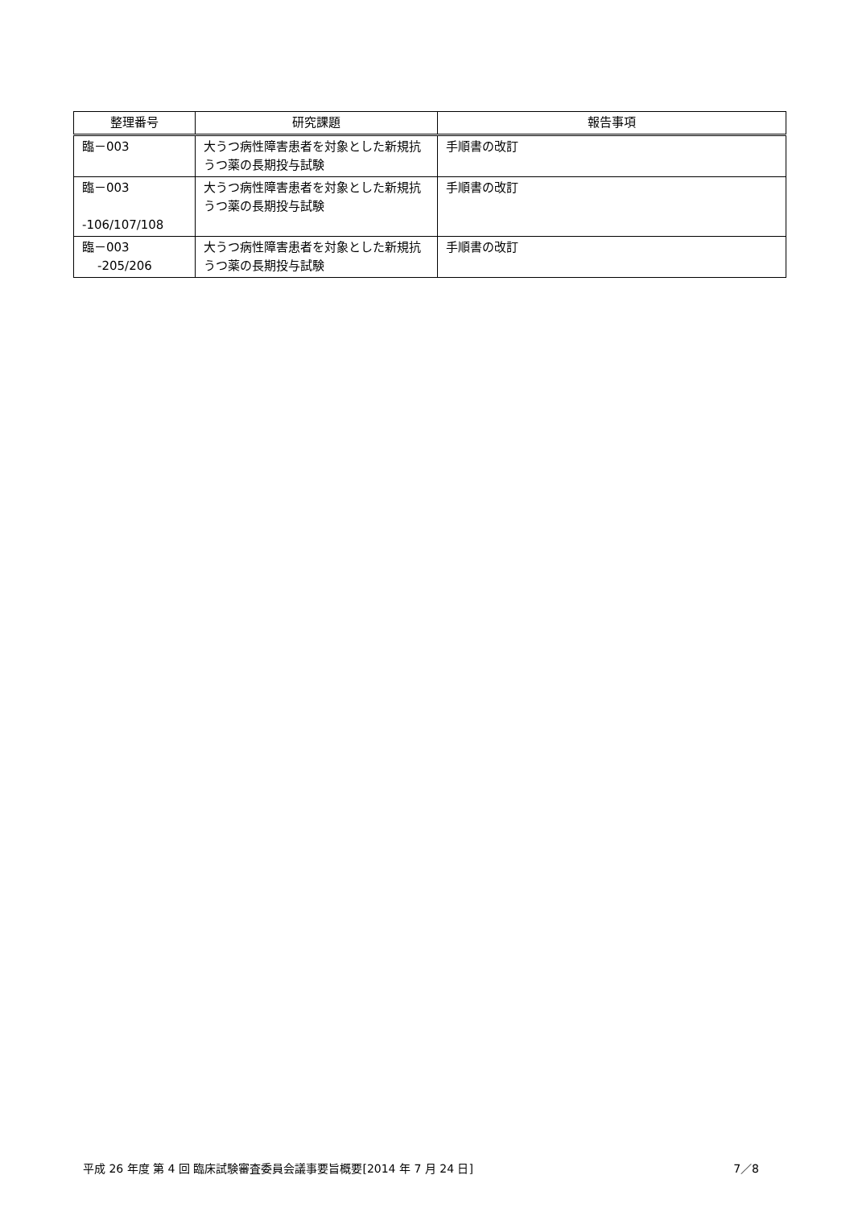| 整理番号 | 研究課題 | 報告事項 |
| --- | --- | --- |
| 臨－003 | 大うつ病性障害患者を対象とした新規抗うつ薬の長期投与試験 | 手順書の改訂 |
| 臨－003 -106/107/108 | 大うつ病性障害患者を対象とした新規抗うつ薬の長期投与試験 | 手順書の改訂 |
| 臨－003 -205/206 | 大うつ病性障害患者を対象とした新規抗うつ薬の長期投与試験 | 手順書の改訂 |
平成 26 年度 第 4 回 臨床試験審査委員会議事要旨概要[2014 年 7 月 24 日] 7／8